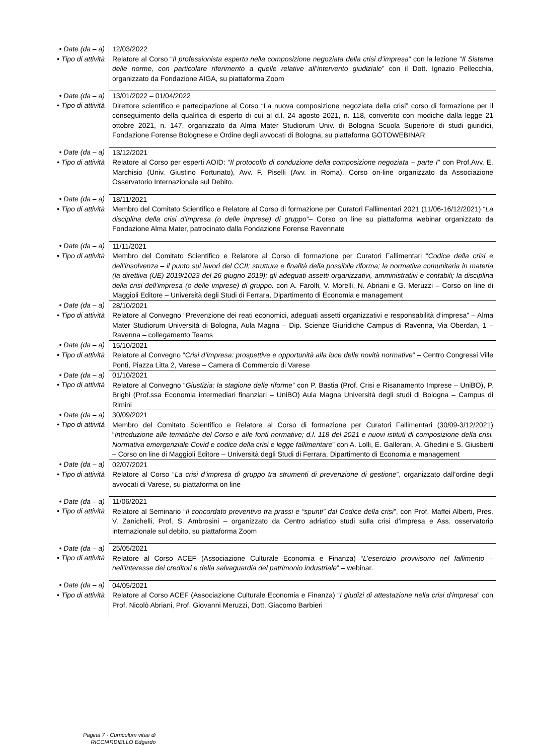| • Date (da – a) • Tipo di attività | 12/03/2022 Relatore al Corso “ Il professionista esperto nella composizione negoziata della crisi d’impresa ” con la lezione ” Il Sistema delle norme, con particolare riferimento a quelle relative all’intervento giudiziale ” con il Dott. Ignazio Pellecchia, organizzato da Fondazione AIGA, su piattaforma Zoom |
| • Date (da – a) • Tipo di attività | 13/01/2022 – 01/04/2022 Direttore scientifico e partecipazione al Corso “La nuova composizione negoziata della crisi” corso di formazione per il conseguimento della qualifica di esperto di cui al d.l. 24 agosto 2021, n. 118, convertito con modiche dalla legge 21 ottobre 2021, n. 147, organizzato da Alma Mater Studiorum Univ. di Bologna Scuola Superiore di studi giuridici, Fondazione Forense Bolognese e Ordine degli avvocati di Bologna, su piattaforma GOTOWEBINAR |
| • Date (da – a) • Tipo di attività | 13/12/2021 Relatore al Corso per esperti AOID: “ Il protocollo di conduzione della composizione negoziata – parte I ” con Prof.Avv. E. Marchisio (Univ. Giustino Fortunato), Avv. F. Piselli (Avv. in Roma). Corso on-line organizzato da Associazione Osservatorio Internazionale sul Debito. |
| • Date (da – a) • Tipo di attività | 18/11/2021 Membro del Comitato Scientifico e Relatore al Corso di formazione per Curatori Fallimentari 2021 (11/06-16/12/2021) “ La disciplina della crisi d’impresa (o delle imprese) di gruppo ”– Corso on line su piattaforma webinar organizzato da Fondazione Alma Mater, patrocinato dalla Fondazione Forense Ravennate |
| • Date (da – a) • Tipo di attività | 11/11/2021 Membro del Comitato Scientifico e Relatore al Corso di formazione per Curatori Fallimentari “ Codice della crisi e dell’insolvenza – il punto sui lavori del CCII; struttura e finalità della possibile riforma; la normativa comunitaria in materia (la direttiva (UE) 2019/1023 del 26 giugno 2019); gli adeguati assetti organizzativi, amministrativi e contabili; la disciplina della crisi dell’impresa (o delle imprese) di gruppo. con A. Farolfi, V. Morelli, N. Abriani e G. Meruzzi – Corso on line di Maggioli Editore – Università degli Studi di Ferrara, Dipartimento di Economia e management |
| • Date (da – a) • Tipo di attività | 28/10/2021 Relatore al Convegno “Prevenzione dei reati economici, adeguati assetti organizzativi e responsabilità d’impresa” – Alma Mater Studiorum Università di Bologna, Aula Magna – Dip. Scienze Giuridiche Campus di Ravenna, Via Oberdan, 1 – Ravenna – collegamento Teams |
| • Date (da – a) • Tipo di attività | 15/10/2021 Relatore al Convegno “ Crisi d’impresa: prospettive e opportunità alla luce delle novità normative ” – Centro Congressi Ville Ponti, Piazza Litta 2, Varese – Camera di Commercio di Varese |
| • Date (da – a) • Tipo di attività | 01/10/2021 Relatore al Convegno “ Giustizia: la stagione delle riforme ” con P. Bastia (Prof. Crisi e Risanamento Imprese – UniBO), P. Brighi (Prof.ssa Economia intermediari finanziari – UniBO) Aula Magna Università degli studi di Bologna – Campus di Rimini |
| • Date (da – a) • Tipo di attività | 30/09/2021 Membro del Comitato Scientifico e Relatore al Corso di formazione per Curatori Fallimentari (30/09-3/12/2021) “ Introduzione alle tematiche del Corso e alle fonti normative; d.l. 118 del 2021 e nuovi istituti di composizione della crisi. Normativa emergenziale Covid e codice della crisi e legge fallimentare ” con A. Lolli, E. Gallerani, A. Ghedini e S. Giusberti – Corso on line di Maggioli Editore – Università degli Studi di Ferrara, Dipartimento di Economia e management |
| • Date (da – a) • Tipo di attività | 02/07/2021 Relatore al Corso “ La crisi d’impresa di gruppo tra strumenti di prevenzione di gestione ”, organizzato dall’ordine degli avvocati di Varese, su piattaforma on line |
| • Date (da – a) • Tipo di attività | 11/06/2021 Relatore al Seminario “ Il concordato preventivo tra prassi e “spunti” dal Codice della crisi ”, con Prof. Maffei Alberti, Pres. V. Zanichelli, Prof. S. Ambrosini – organizzato da Centro adriatico studi sulla crisi d’impresa e Ass. osservatorio internazionale sul debito, su piattaforma Zoom |
| • Date (da – a) • Tipo di attività | 25/05/2021 Relatore al Corso ACEF (Associazione Culturale Economia e Finanza) “ L’esercizio provvisorio nel fallimento – nell’interesse dei creditori e della salvaguardia del patrimonio industriale ” – webinar. |
| • Date (da – a) • Tipo di attività | 04/05/2021 Relatore al Corso ACEF (Associazione Culturale Economia e Finanza) “ I giudizi di attestazione nella crisi d’impresa ” con Prof. Nicolò Abriani, Prof. Giovanni Meruzzi, Dott. Giacomo Barbieri |
Pagina 7 - Curriculum vitae di
RICCIARDIELLO Edgardo